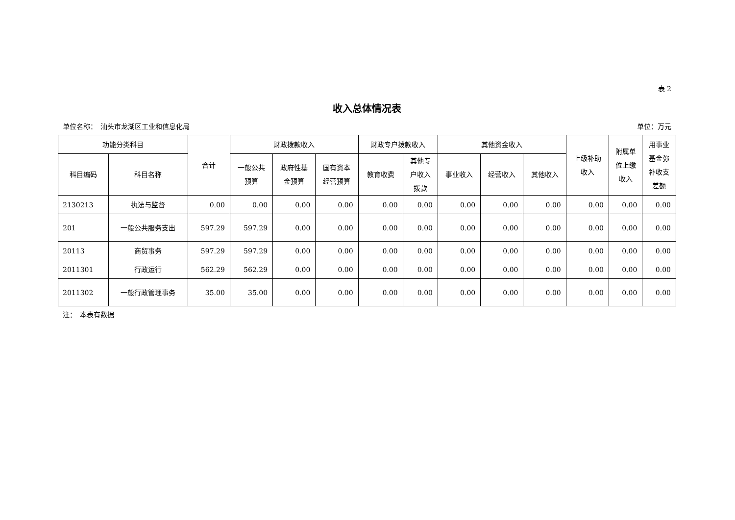表 2
收入总体情况表
单位名称：　汕头市龙湖区工业和信息化局 单位：万元
| 功能分类科目 | | 合计 | 财政拨款收入 | | | 财政专户拨款收入 | | 其他资金收入 | | | 上级补助 收入 | 附属单 位上缴 收入 | 用事业 基金弥 补收支 差额 |
| --- | --- | --- | --- | --- | --- | --- | --- | --- | --- | --- | --- | --- | --- |
| 科目编码 | 科目名称 | | 一般公共 预算 | 政府性基 金预算 | 国有资本 经营预算 | 教育收费 | 其他专 户收入 拨款 | 事业收入 | 经营收入 | 其他收入 | | | |
| 2130213 | 执法与监督 | 0.00 | 0.00 | 0.00 | 0.00 | 0.00 | 0.00 | 0.00 | 0.00 | 0.00 | 0.00 | 0.00 | 0.00 |
| 201 | 一般公共服务支出 | 597.29 | 597.29 | 0.00 | 0.00 | 0.00 | 0.00 | 0.00 | 0.00 | 0.00 | 0.00 | 0.00 | 0.00 |
| 20113 | 商贸事务 | 597.29 | 597.29 | 0.00 | 0.00 | 0.00 | 0.00 | 0.00 | 0.00 | 0.00 | 0.00 | 0.00 | 0.00 |
| 2011301 | 行政运行 | 562.29 | 562.29 | 0.00 | 0.00 | 0.00 | 0.00 | 0.00 | 0.00 | 0.00 | 0.00 | 0.00 | 0.00 |
| 2011302 | 一般行政管理事务 | 35.00 | 35.00 | 0.00 | 0.00 | 0.00 | 0.00 | 0.00 | 0.00 | 0.00 | 0.00 | 0.00 | 0.00 |
注：　本表有数据